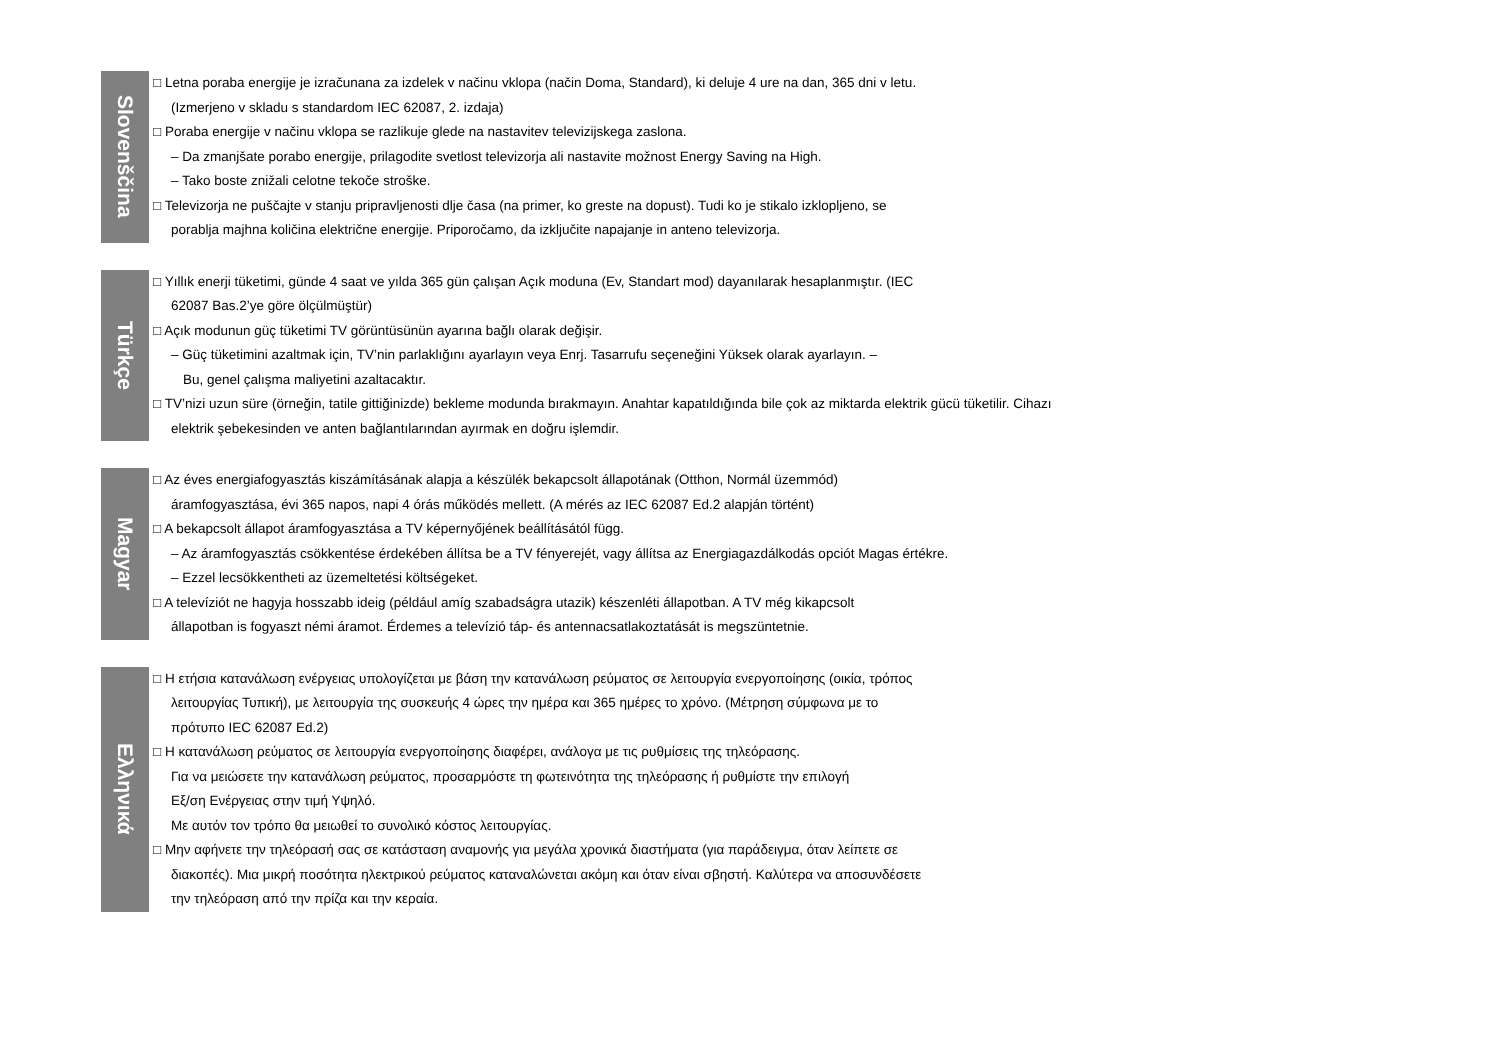Slovenščina
□ Letna poraba energije je izračunana za izdelek v načinu vklopa (način Doma, Standard), ki deluje 4 ure na dan, 365 dni v letu.
(Izmerjeno v skladu s standardom IEC 62087, 2. izdaja)
□ Poraba energije v načinu vklopa se razlikuje glede na nastavitev televizijskega zaslona.
– Da zmanjšate porabo energije, prilagodite svetlost televizorja ali nastavite možnost Energy Saving na High.
– Tako boste znižali celotne tekoče stroške.
□ Televizorja ne puščajte v stanju pripravljenosti dlje časa (na primer, ko greste na dopust). Tudi ko je stikalo izklopljeno, se
porablja majhna količina električne energije. Priporočamo, da izključite napajanje in anteno televizorja.
Türkçe
□ Yıllık enerji tüketimi, günde 4 saat ve yılda 365 gün çalışan Açık moduna (Ev, Standart mod) dayanılarak hesaplanmıştır. (IEC
62087 Bas.2’ye göre ölçülmüştür)
□ Açık modunun güç tüketimi TV görüntüsünün ayarına bağlı olarak değişir.
– Güç tüketimini azaltmak için, TV’nin parlaklığını ayarlayın veya Enrj. Tasarrufu seçeneğini Yüksek olarak ayarlayın. –
Bu, genel çalışma maliyetini azaltacaktır.
□ TV’nizi uzun süre (örneğin, tatile gittiğinizde) bekleme modunda bırakmayın. Anahtar kapatıldığında bile çok az miktarda elektrik gücü tüketilir. Cihazı
elektrik şebekesinden ve anten bağlantılarından ayırmak en doğru işlemdir.
Magyar
□ Az éves energiafogyasztás kiszámításának alapja a készülék bekapcsolt állapotának (Otthon, Normál üzemmód)
áramfogyasztása, évi 365 napos, napi 4 órás működés mellett. (A mérés az IEC 62087 Ed.2 alapján történt)
□ A bekapcsolt állapot áramfogyasztása a TV képernyőjének beállításától függ.
– Az áramfogyasztás csökkentése érdekében állítsa be a TV fényerejét, vagy állítsa az Energiagazdálkodás opciót Magas értékre.
– Ezzel lecsökkentheti az üzemeltetési költségeket.
□ A televíziót ne hagyja hosszabb ideig (például amíg szabadságra utazik) készenléti állapotban. A TV még kikapcsolt
állapotban is fogyaszt némi áramot. Érdemes a televízió táp- és antennacsatlakoztatását is megszüntetnie.
Ελληνικά
□ Η ετήσια κατανάλωση ενέργειας υπολογίζεται με βάση την κατανάλωση ρεύματος σε λειτουργία ενεργοποίησης (οικία, τρόπος
λειτουργίας Τυπική), με λειτουργία της συσκευής 4 ώρες την ημέρα και 365 ημέρες το χρόνο. (Μέτρηση σύμφωνα με το
πρότυπο IEC 62087 Ed.2)
□ Η κατανάλωση ρεύματος σε λειτουργία ενεργοποίησης διαφέρει, ανάλογα με τις ρυθμίσεις της τηλεόρασης.
Για να μειώσετε την κατανάλωση ρεύματος, προσαρμόστε τη φωτεινότητα της τηλεόρασης ή ρυθμίστε την επιλογή
Εξ/ση Ενέργειας στην τιμή Υψηλό.
Με αυτόν τον τρόπο θα μειωθεί το συνολικό κόστος λειτουργίας.
□ Μην αφήνετε την τηλεόρασή σας σε κατάσταση αναμονής για μεγάλα χρονικά διαστήματα (για παράδειγμα, όταν λείπετε σε
διακοπές). Μια μικρή ποσότητα ηλεκτρικού ρεύματος καταναλώνεται ακόμη και όταν είναι σβηστή. Καλύτερα να αποσυνδέσετε
την τηλεόραση από την πρίζα και την κεραία.